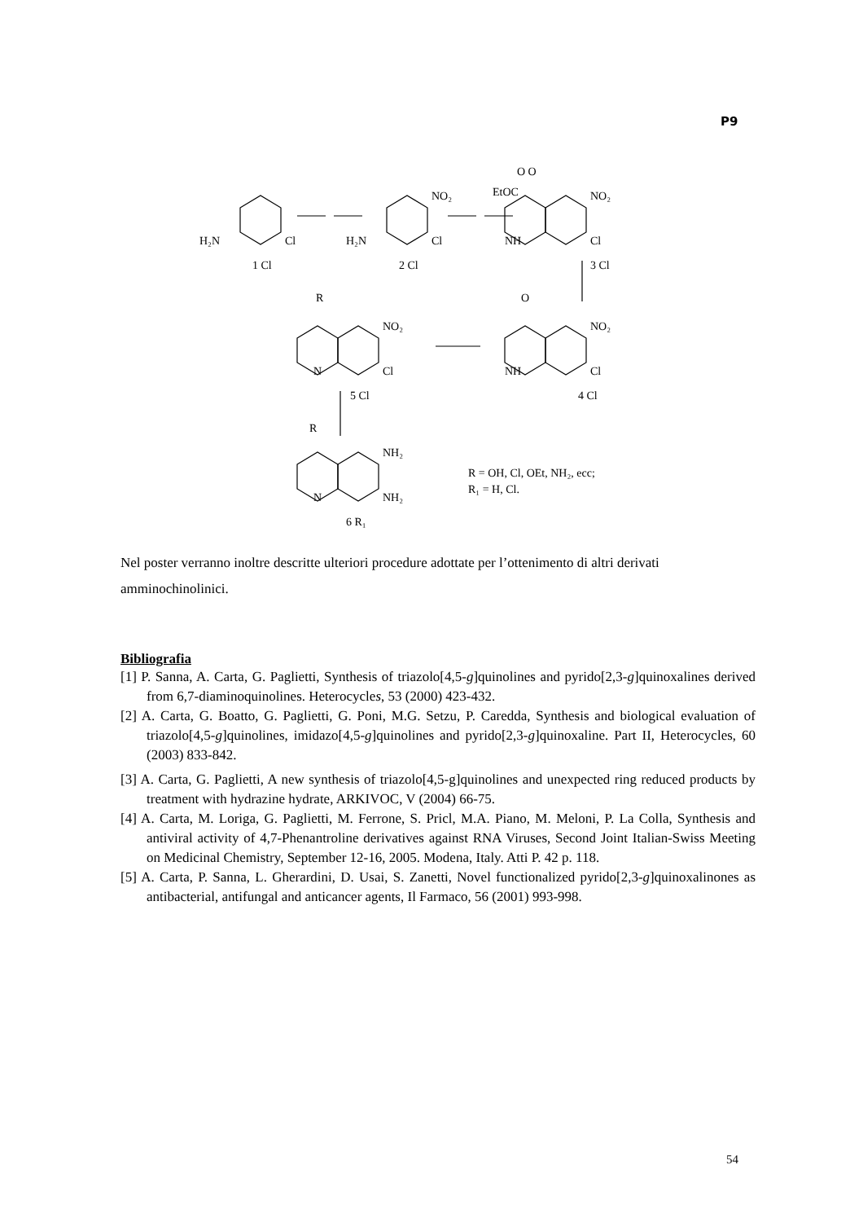P9
H₂N
Cl
1 Cl
H₂N
Cl
NO₂
2 Cl
EtOC
O O
NO₂
NH
Cl
3 Cl
O
NO₂
NH
Cl
4 Cl
R
NO₂
N
Cl
5 Cl
R
NH₂
N
NH₂
6 R₁
R = OH, Cl, OEt, NH₂, ecc;
R₁ = H, Cl.
Nel poster verranno inoltre descritte ulteriori procedure adottate per l’ottenimento di altri derivati amminochinolinici.
Bibliografia
[1] P. Sanna, A. Carta, G. Paglietti, Synthesis of triazolo[4,5-g]quinolines and pyrido[2,3-g]quinoxalines derived from 6,7-diaminoquinolines. Heterocycles, 53 (2000) 423-432.
[2] A. Carta, G. Boatto, G. Paglietti, G. Poni, M.G. Setzu, P. Caredda, Synthesis and biological evaluation of triazolo[4,5-g]quinolines, imidazo[4,5-g]quinolines and pyrido[2,3-g]quinoxaline. Part II, Heterocycles, 60 (2003) 833-842.
[3] A. Carta, G. Paglietti, A new synthesis of triazolo[4,5-g]quinolines and unexpected ring reduced products by treatment with hydrazine hydrate, ARKIVOC, V (2004) 66-75.
[4] A. Carta, M. Loriga, G. Paglietti, M. Ferrone, S. Pricl, M.A. Piano, M. Meloni, P. La Colla, Synthesis and antiviral activity of 4,7-Phenantroline derivatives against RNA Viruses, Second Joint Italian-Swiss Meeting on Medicinal Chemistry, September 12-16, 2005. Modena, Italy. Atti P. 42 p. 118.
[5] A. Carta, P. Sanna, L. Gherardini, D. Usai, S. Zanetti, Novel functionalized pyrido[2,3-g]quinoxalinones as antibacterial, antifungal and anticancer agents, Il Farmaco, 56 (2001) 993-998.
54